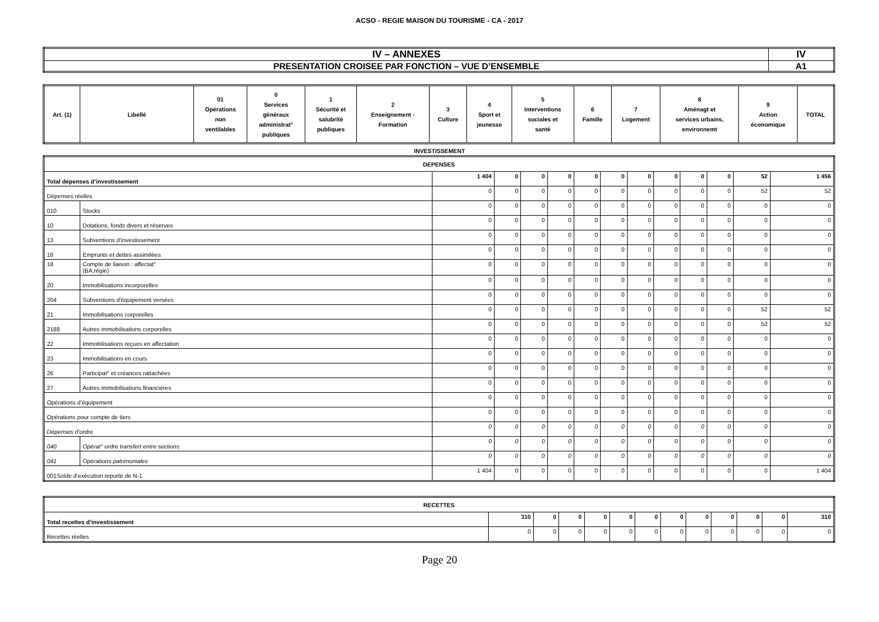ACSO - REGIE MAISON DU TOURISME - CA - 2017
| IV – ANNEXES | IV |
| PRESENTATION CROISEE PAR FONCTION – VUE D’ENSEMBLE | A1 |
| Art. (1) | Libellé | 01 Opérations non ventilables | 0 Services généraux administrat° publiques | 1 Sécurité et salubrité publiques | 2 Enseignement - Formation | 3 Culture | 4 Sport et jeunesse | 5 Interventions sociales et santé | 6 Famille | 7 Logement | 8 Aménagt et services urbains, environnemt | 9 Action économique | TOTAL |
| --- | --- | --- | --- | --- | --- | --- | --- | --- | --- | --- | --- | --- | --- |
INVESTISSEMENT
| DEPENSES | | | | | | | | | | | | | |
| Total dépenses d’investissement | | 1 404 | 0 | 0 | 0 | 0 | 0 | 0 | 0 | 0 | 0 | 52 | 1 456 |
| Dépenses réelles | | 0 | 0 | 0 | 0 | 0 | 0 | 0 | 0 | 0 | 0 | 52 | 52 |
| 010 | Stocks | 0 | 0 | 0 | 0 | 0 | 0 | 0 | 0 | 0 | 0 | 0 | 0 |
| 10 | Dotations, fonds divers et réserves | 0 | 0 | 0 | 0 | 0 | 0 | 0 | 0 | 0 | 0 | 0 | 0 |
| 13 | Subventions d'investissement | 0 | 0 | 0 | 0 | 0 | 0 | 0 | 0 | 0 | 0 | 0 | 0 |
| 16 | Emprunts et dettes assimilées | 0 | 0 | 0 | 0 | 0 | 0 | 0 | 0 | 0 | 0 | 0 | 0 |
| 18 | Compte de liaison : affectat° (BA,régie) | 0 | 0 | 0 | 0 | 0 | 0 | 0 | 0 | 0 | 0 | 0 | 0 |
| 20 | Immobilisations incorporelles | 0 | 0 | 0 | 0 | 0 | 0 | 0 | 0 | 0 | 0 | 0 | 0 |
| 204 | Subventions d'équipement versées | 0 | 0 | 0 | 0 | 0 | 0 | 0 | 0 | 0 | 0 | 0 | 0 |
| 21 | Immobilisations corporelles | 0 | 0 | 0 | 0 | 0 | 0 | 0 | 0 | 0 | 0 | 52 | 52 |
| 2188 | Autres immobilisations corporelles | 0 | 0 | 0 | 0 | 0 | 0 | 0 | 0 | 0 | 0 | 52 | 52 |
| 22 | Immobilisations reçues en affectation | 0 | 0 | 0 | 0 | 0 | 0 | 0 | 0 | 0 | 0 | 0 | 0 |
| 23 | Immobilisations en cours | 0 | 0 | 0 | 0 | 0 | 0 | 0 | 0 | 0 | 0 | 0 | 0 |
| 26 | Participat° et créances rattachées | 0 | 0 | 0 | 0 | 0 | 0 | 0 | 0 | 0 | 0 | 0 | 0 |
| 27 | Autres immobilisations financières | 0 | 0 | 0 | 0 | 0 | 0 | 0 | 0 | 0 | 0 | 0 | 0 |
| Opérations d’équipement | | 0 | 0 | 0 | 0 | 0 | 0 | 0 | 0 | 0 | 0 | 0 | 0 |
| Opérations pour compte de tiers | | 0 | 0 | 0 | 0 | 0 | 0 | 0 | 0 | 0 | 0 | 0 | 0 |
| Dépenses d’ordre | | 0 | 0 | 0 | 0 | 0 | 0 | 0 | 0 | 0 | 0 | 0 | 0 |
| 040 | Opérat° ordre transfert entre sections | 0 | 0 | 0 | 0 | 0 | 0 | 0 | 0 | 0 | 0 | 0 | 0 |
| 041 | Opérations patrimoniales | 0 | 0 | 0 | 0 | 0 | 0 | 0 | 0 | 0 | 0 | 0 | 0 |
| 001Solde d’exécution reporté de N-1 | | 1 404 | 0 | 0 | 0 | 0 | 0 | 0 | 0 | 0 | 0 | 0 | 1 404 |
| RECETTES | | | | | | | | | | | | |
| Total recettes d’investissement | 310 | 0 | 0 | 0 | 0 | 0 | 0 | 0 | 0 | 0 | 0 | 310 |
| Recettes réelles | 0 | 0 | 0 | 0 | 0 | 0 | 0 | 0 | 0 | 0 | 0 | 0 |
Page 20